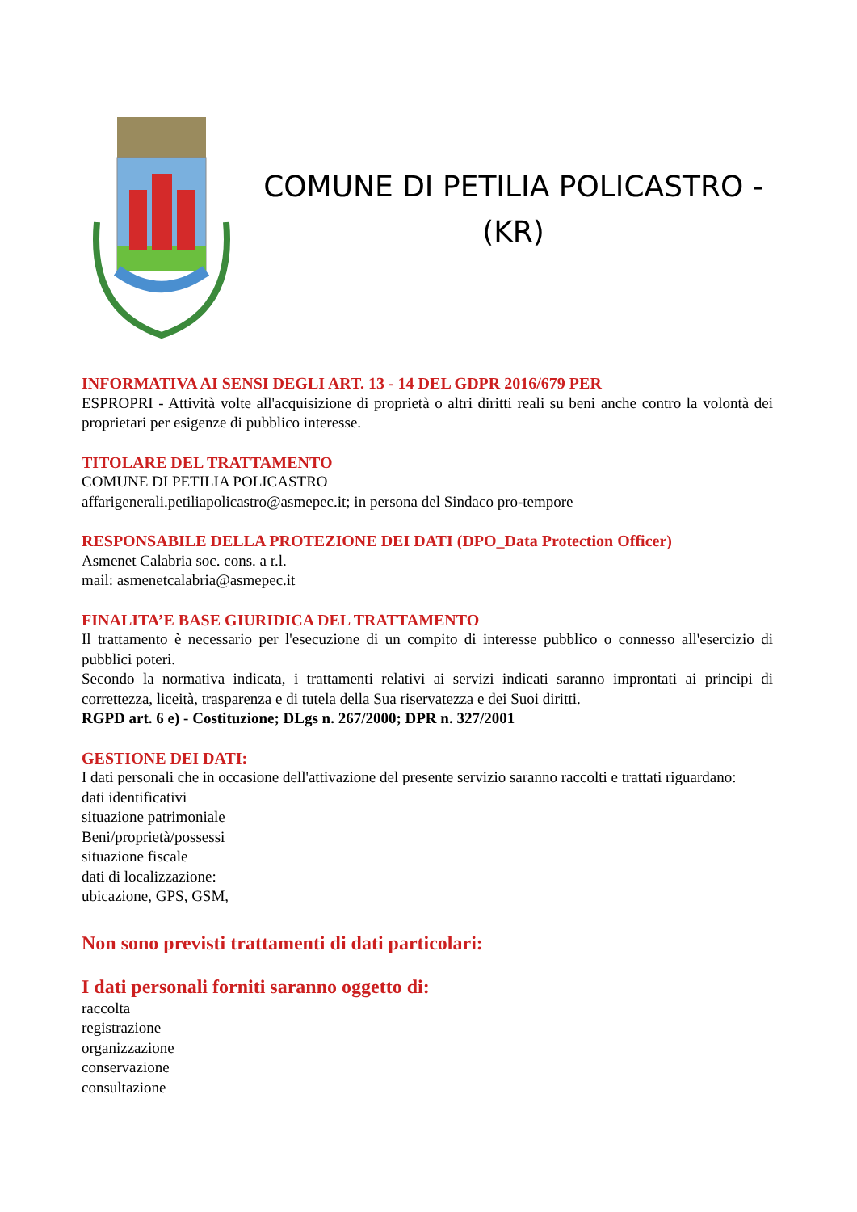COMUNE DI PETILIA POLICASTRO -
(KR)
INFORMATIVA AI SENSI DEGLI ART. 13 - 14 DEL GDPR 2016/679 PER
ESPROPRI - Attività volte all'acquisizione di proprietà o altri diritti reali su beni anche contro la volontà dei proprietari per esigenze di pubblico interesse.
TITOLARE DEL TRATTAMENTO
COMUNE DI PETILIA POLICASTRO
affarigenerali.petiliapolicastro@asmepec.it; in persona del Sindaco pro-tempore
RESPONSABILE DELLA PROTEZIONE DEI DATI (DPO_Data Protection Officer)
Asmenet Calabria soc. cons. a r.l.
mail: asmenetcalabria@asmepec.it
FINALITA’E BASE GIURIDICA DEL TRATTAMENTO
Il trattamento è necessario per l'esecuzione di un compito di interesse pubblico o connesso all'esercizio di pubblici poteri.
Secondo la normativa indicata, i trattamenti relativi ai servizi indicati saranno improntati ai principi di correttezza, liceità, trasparenza e di tutela della Sua riservatezza e dei Suoi diritti.
RGPD art. 6 e) - Costituzione; DLgs n. 267/2000; DPR n. 327/2001
GESTIONE DEI DATI:
I dati personali che in occasione dell'attivazione del presente servizio saranno raccolti e trattati riguardano:
dati identificativi
situazione patrimoniale
Beni/proprietà/possessi
situazione fiscale
dati di localizzazione:
ubicazione, GPS, GSM,
Non sono previsti trattamenti di dati particolari:
I dati personali forniti saranno oggetto di:
raccolta
registrazione
organizzazione
conservazione
consultazione